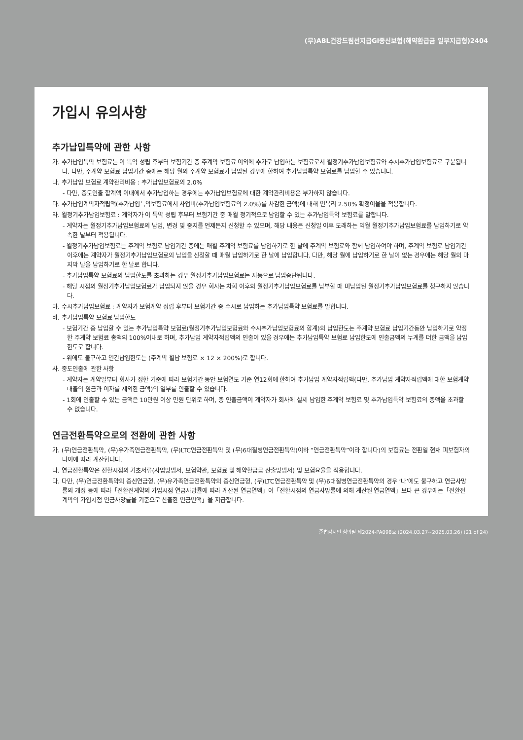(무)ABL건강드림선지급GI종신보험(해약환급금 일부지급형)2404
가입시 유의사항
추가납입특약에 관한 사항
가. 추가납입특약 보험료는 이 특약 성립 후부터 보험기간 중 주계약 보험료 이외에 추가로 납입하는 보험료로서 월정기추가납입보험료와 수시추가납입보험료로 구분됩니다. 다만, 주계약 보험료 납입기간 중에는 해당 월의 주계약 보험료가 납입된 경우에 한하여 추가납입특약 보험료를 납입할 수 있습니다.
나. 추가납입 보험료 계약관리비용 : 추가납입보험료의 2.0%
- 다만, 중도인출 합계액 이내에서 추가납입하는 경우에는 추가납입보험료에 대한 계약관리비용은 부가하지 않습니다.
다. 추가납입계약자적립액(추가납입특약보험료에서 사업비(추가납입보험료의 2.0%)를 차감한 금액)에 대해 연복리 2.50% 확정이율을 적용합니다.
라. 월정기추가납입보험료 : 계약자가 이 특약 성립 후부터 보험기간 중 매월 정기적으로 납입할 수 있는 추가납입특약 보험료를 말합니다.
- 계약자는 월정기추가납입보험료의 납입, 변경 및 중지를 언제든지 신청할 수 있으며, 해당 내용은 신청일 이후 도래하는 익월 월정기추가납입보험료를 납입하기로 약속한 날부터 적용됩니다.
- 월정기추가납입보험료는 주계약 보험료 납입기간 중에는 매월 주계약 보험료를 납입하기로 한 날에 주계약 보험료와 함께 납입하여야 하며, 주계약 보험료 납입기간 이후에는 계약자가 월정기추가납입보험료의 납입을 신청할 때 매월 납입하기로 한 날에 납입합니다. 다만, 해당 월에 납입하기로 한 날이 없는 경우에는 해당 월의 마지막 날을 납입하기로 한 날로 합니다.
- 추가납입특약 보험료의 납입한도를 초과하는 경우 월정기추가납입보험료는 자동으로 납입중단됩니다.
- 해당 시점의 월정기추가납입보험료가 납입되지 않을 경우 회사는 차회 이후의 월정기추가납입보험료를 납부할 때 미납입된 월정기추가납입보험료를 청구하지 않습니다.
마. 수시추가납입보험료 : 계약자가 보험계약 성립 후부터 보험기간 중 수시로 납입하는 추가납입특약 보험료를 말합니다.
바. 추가납입특약 보험료 납입한도
- 보험기간 중 납입할 수 있는 추가납입특약 보험료(월정기추가납입보험료와 수시추가납입보험료의 합계)의 납입한도는 주계약 보험료 납입기간동안 납입하기로 약정한 주계약 보험료 총액의 100%이내로 하며, 추가납입 계약자적립액의 인출이 있을 경우에는 추가납입특약 보험료 납입한도에 인출금액의 누계를 더한 금액을 납입한도로 합니다.
- 위에도 불구하고 연간납입한도는 (주계약 월납 보험료 × 12 × 200%)로 합니다.
사. 중도인출에 관한 사항
- 계약자는 계약일부터 회사가 정한 기준에 따라 보험기간 동안 보험연도 기준 연12회에 한하여 추가납입 계약자적립액(다만, 추가납입 계약자적립액에 대한 보험계약대출의 원금과 이자를 제외한 금액)의 일부를 인출할 수 있습니다.
- 1회에 인출할 수 있는 금액은 10만원 이상 만원 단위로 하며, 총 인출금액이 계약자가 회사에 실제 납입한 주계약 보험료 및 추가납입특약 보험료의 총액을 초과할 수 없습니다.
연금전환특약으로의 전환에 관한 사항
가. (무)연금전환특약, (무)유가족연금전환특약, (무)LTC연금전환특약 및 (무)6대질병연금전환특약(이하 “연금전환특약”이라 합니다)의 보험료는 전환일 현재 피보험자의 나이에 따라 계산합니다.
나. 연금전환특약은 전환시점의 기초서류(사업방법서, 보험약관, 보험료 및 해약환급금 산출방법서) 및 보험요율을 적용합니다.
다. 다만, (무)연금전환특약의 종신연금형, (무)유가족연금전환특약의 종신연금형, (무)LTC연금전환특약 및 (무)6대질병연금전환특약의 경우 ‘나’에도 불구하고 연금사망률의 개정 등에 따라「전환전계약의 가입시점 연금사망률에 따라 계산된 연금연액」이「전환시점의 연금사망률에 의해 계산된 연금연액」보다 큰 경우에는「전환전계약의 가입시점 연금사망률을 기준으로 산출한 연금연액」을 지급합니다.
준법감시인 심의필 제2024-PA098호 (2024.03.27~2025.03.26) (21 of 24)